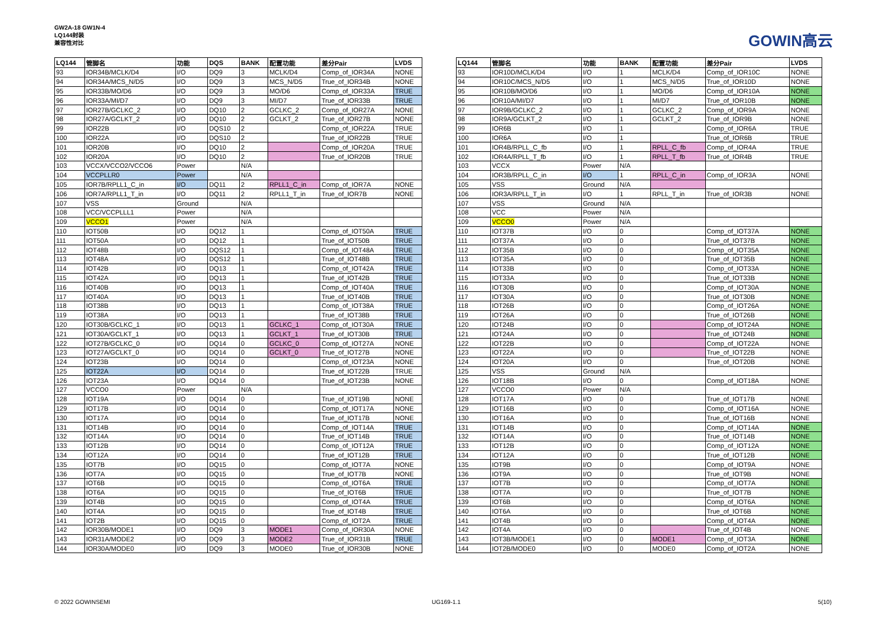GW2A-18 GW1N-4
LQ144封装
兼容性对比
GOWIN高云
| LQ144 | 管脚名 | 功能 | DQS | BANK | 配置功能 | 差分Pair | LVDS |
| --- | --- | --- | --- | --- | --- | --- | --- |
| 93 | IOR34B/MCLK/D4 | I/O | DQ9 | 3 | MCLK/D4 | Comp_of_IOR34A | NONE |
| 94 | IOR34A/MCS_N/D5 | I/O | DQ9 | 3 | MCS_N/D5 | True_of_IOR34B | NONE |
| 95 | IOR33B/MO/D6 | I/O | DQ9 | 3 | MO/D6 | Comp_of_IOR33A | TRUE |
| 96 | IOR33A/MI/D7 | I/O | DQ9 | 3 | MI/D7 | True_of_IOR33B | TRUE |
| 97 | IOR27B/GCLKC_2 | I/O | DQ10 | 2 | GCLKC_2 | Comp_of_IOR27A | NONE |
| 98 | IOR27A/GCLKT_2 | I/O | DQ10 | 2 | GCLKT_2 | True_of_IOR27B | NONE |
| 99 | IOR22B | I/O | DQS10 | 2 | | Comp_of_IOR22A | TRUE |
| 100 | IOR22A | I/O | DQS10 | 2 | | True_of_IOR22B | TRUE |
| 101 | IOR20B | I/O | DQ10 | 2 | | Comp_of_IOR20A | TRUE |
| 102 | IOR20A | I/O | DQ10 | 2 | | True_of_IOR20B | TRUE |
| 103 | VCCX/VCCO2/VCCO6 | Power | | N/A | | | |
| 104 | VCCPLLR0 | Power | | N/A | | | |
| 105 | IOR7B/RPLL1_C_in | I/O | DQ11 | 2 | RPLL1_C_in | Comp_of_IOR7A | NONE |
| 106 | IOR7A/RPLL1_T_in | I/O | DQ11 | 2 | RPLL1_T_in | True_of_IOR7B | NONE |
| 107 | VSS | Ground | | N/A | | | |
| 108 | VCC/VCCPLLL1 | Power | | N/A | | | |
| 109 | VCCO1 | Power | | N/A | | | |
| 110 | IOT50B | I/O | DQ12 | 1 | | Comp_of_IOT50A | TRUE |
| 111 | IOT50A | I/O | DQ12 | 1 | | True_of_IOT50B | TRUE |
| 112 | IOT48B | I/O | DQS12 | 1 | | Comp_of_IOT48A | TRUE |
| 113 | IOT48A | I/O | DQS12 | 1 | | True_of_IOT48B | TRUE |
| 114 | IOT42B | I/O | DQ13 | 1 | | Comp_of_IOT42A | TRUE |
| 115 | IOT42A | I/O | DQ13 | 1 | | True_of_IOT42B | TRUE |
| 116 | IOT40B | I/O | DQ13 | 1 | | Comp_of_IOT40A | TRUE |
| 117 | IOT40A | I/O | DQ13 | 1 | | True_of_IOT40B | TRUE |
| 118 | IOT38B | I/O | DQ13 | 1 | | Comp_of_IOT38A | TRUE |
| 119 | IOT38A | I/O | DQ13 | 1 | | True_of_IOT38B | TRUE |
| 120 | IOT30B/GCLKC_1 | I/O | DQ13 | 1 | GCLKC_1 | Comp_of_IOT30A | TRUE |
| 121 | IOT30A/GCLKT_1 | I/O | DQ13 | 1 | GCLKT_1 | True_of_IOT30B | TRUE |
| 122 | IOT27B/GCLKC_0 | I/O | DQ14 | 0 | GCLKC_0 | Comp_of_IOT27A | NONE |
| 123 | IOT27A/GCLKT_0 | I/O | DQ14 | 0 | GCLKT_0 | True_of_IOT27B | NONE |
| 124 | IOT23B | I/O | DQ14 | 0 | | Comp_of_IOT23A | NONE |
| 125 | IOT22A | I/O | DQ14 | 0 | | True_of_IOT22B | TRUE |
| 126 | IOT23A | I/O | DQ14 | 0 | | True_of_IOT23B | NONE |
| 127 | VCCO0 | Power | | N/A | | | |
| 128 | IOT19A | I/O | DQ14 | 0 | | True_of_IOT19B | NONE |
| 129 | IOT17B | I/O | DQ14 | 0 | | Comp_of_IOT17A | NONE |
| 130 | IOT17A | I/O | DQ14 | 0 | | True_of_IOT17B | NONE |
| 131 | IOT14B | I/O | DQ14 | 0 | | Comp_of_IOT14A | TRUE |
| 132 | IOT14A | I/O | DQ14 | 0 | | True_of_IOT14B | TRUE |
| 133 | IOT12B | I/O | DQ14 | 0 | | Comp_of_IOT12A | TRUE |
| 134 | IOT12A | I/O | DQ14 | 0 | | True_of_IOT12B | TRUE |
| 135 | IOT7B | I/O | DQ15 | 0 | | Comp_of_IOT7A | NONE |
| 136 | IOT7A | I/O | DQ15 | 0 | | True_of_IOT7B | NONE |
| 137 | IOT6B | I/O | DQ15 | 0 | | Comp_of_IOT6A | TRUE |
| 138 | IOT6A | I/O | DQ15 | 0 | | True_of_IOT6B | TRUE |
| 139 | IOT4B | I/O | DQ15 | 0 | | Comp_of_IOT4A | TRUE |
| 140 | IOT4A | I/O | DQ15 | 0 | | True_of_IOT4B | TRUE |
| 141 | IOT2B | I/O | DQ15 | 0 | | Comp_of_IOT2A | TRUE |
| 142 | IOR30B/MODE1 | I/O | DQ9 | 3 | MODE1 | Comp_of_IOR30A | NONE |
| 143 | IOR31A/MODE2 | I/O | DQ9 | 3 | MODE2 | True_of_IOR31B | TRUE |
| 144 | IOR30A/MODE0 | I/O | DQ9 | 3 | MODE0 | True_of_IOR30B | NONE |
| LQ144 | 管脚名 | 功能 | BANK | 配置功能 | 差分Pair | LVDS |
| --- | --- | --- | --- | --- | --- | --- |
| 93 | IOR10D/MCLK/D4 | I/O | 1 | MCLK/D4 | Comp_of_IOR10C | NONE |
| 94 | IOR10C/MCS_N/D5 | I/O | 1 | MCS_N/D5 | True_of_IOR10D | NONE |
| 95 | IOR10B/MO/D6 | I/O | 1 | MO/D6 | Comp_of_IOR10A | NONE |
| 96 | IOR10A/MI/D7 | I/O | 1 | MI/D7 | True_of_IOR10B | NONE |
| 97 | IOR9B/GCLKC_2 | I/O | 1 | GCLKC_2 | Comp_of_IOR9A | NONE |
| 98 | IOR9A/GCLKT_2 | I/O | 1 | GCLKT_2 | True_of_IOR9B | NONE |
| 99 | IOR6B | I/O | 1 | | Comp_of_IOR6A | TRUE |
| 100 | IOR6A | I/O | 1 | | True_of_IOR6B | TRUE |
| 101 | IOR4B/RPLL_C_fb | I/O | 1 | RPLL_C_fb | Comp_of_IOR4A | TRUE |
| 102 | IOR4A/RPLL_T_fb | I/O | 1 | RPLL_T_fb | True_of_IOR4B | TRUE |
| 103 | VCCX | Power | N/A | | | |
| 104 | IOR3B/RPLL_C_in | I/O | 1 | RPLL_C_in | Comp_of_IOR3A | NONE |
| 105 | VSS | Ground | N/A | | | |
| 106 | IOR3A/RPLL_T_in | I/O | 1 | RPLL_T_in | True_of_IOR3B | NONE |
| 107 | VSS | Ground | N/A | | | |
| 108 | VCC | Power | N/A | | | |
| 109 | VCCO0 | Power | N/A | | | |
| 110 | IOT37B | I/O | 0 | | Comp_of_IOT37A | NONE |
| 111 | IOT37A | I/O | 0 | | True_of_IOT37B | NONE |
| 112 | IOT35B | I/O | 0 | | Comp_of_IOT35A | NONE |
| 113 | IOT35A | I/O | 0 | | True_of_IOT35B | NONE |
| 114 | IOT33B | I/O | 0 | | Comp_of_IOT33A | NONE |
| 115 | IOT33A | I/O | 0 | | True_of_IOT33B | NONE |
| 116 | IOT30B | I/O | 0 | | Comp_of_IOT30A | NONE |
| 117 | IOT30A | I/O | 0 | | True_of_IOT30B | NONE |
| 118 | IOT26B | I/O | 0 | | Comp_of_IOT26A | NONE |
| 119 | IOT26A | I/O | 0 | | True_of_IOT26B | NONE |
| 120 | IOT24B | I/O | 0 | | Comp_of_IOT24A | NONE |
| 121 | IOT24A | I/O | 0 | | True_of_IOT24B | NONE |
| 122 | IOT22B | I/O | 0 | | Comp_of_IOT22A | NONE |
| 123 | IOT22A | I/O | 0 | | True_of_IOT22B | NONE |
| 124 | IOT20A | I/O | 0 | | True_of_IOT20B | NONE |
| 125 | VSS | Ground | N/A | | | |
| 126 | IOT18B | I/O | 0 | | Comp_of_IOT18A | NONE |
| 127 | VCCO0 | Power | N/A | | | |
| 128 | IOT17A | I/O | 0 | | True_of_IOT17B | NONE |
| 129 | IOT16B | I/O | 0 | | Comp_of_IOT16A | NONE |
| 130 | IOT16A | I/O | 0 | | True_of_IOT16B | NONE |
| 131 | IOT14B | I/O | 0 | | Comp_of_IOT14A | NONE |
| 132 | IOT14A | I/O | 0 | | True_of_IOT14B | NONE |
| 133 | IOT12B | I/O | 0 | | Comp_of_IOT12A | NONE |
| 134 | IOT12A | I/O | 0 | | True_of_IOT12B | NONE |
| 135 | IOT9B | I/O | 0 | | Comp_of_IOT9A | NONE |
| 136 | IOT9A | I/O | 0 | | True_of_IOT9B | NONE |
| 137 | IOT7B | I/O | 0 | | Comp_of_IOT7A | NONE |
| 138 | IOT7A | I/O | 0 | | True_of_IOT7B | NONE |
| 139 | IOT6B | I/O | 0 | | Comp_of_IOT6A | NONE |
| 140 | IOT6A | I/O | 0 | | True_of_IOT6B | NONE |
| 141 | IOT4B | I/O | 0 | | Comp_of_IOT4A | NONE |
| 142 | IOT4A | I/O | 0 | | True_of_IOT4B | NONE |
| 143 | IOT3B/MODE1 | I/O | 0 | MODE1 | Comp_of_IOT3A | NONE |
| 144 | IOT2B/MODE0 | I/O | 0 | MODE0 | Comp_of_IOT2A | NONE |
© 2022 GOWINSEMI UG169-1.1 5(10)